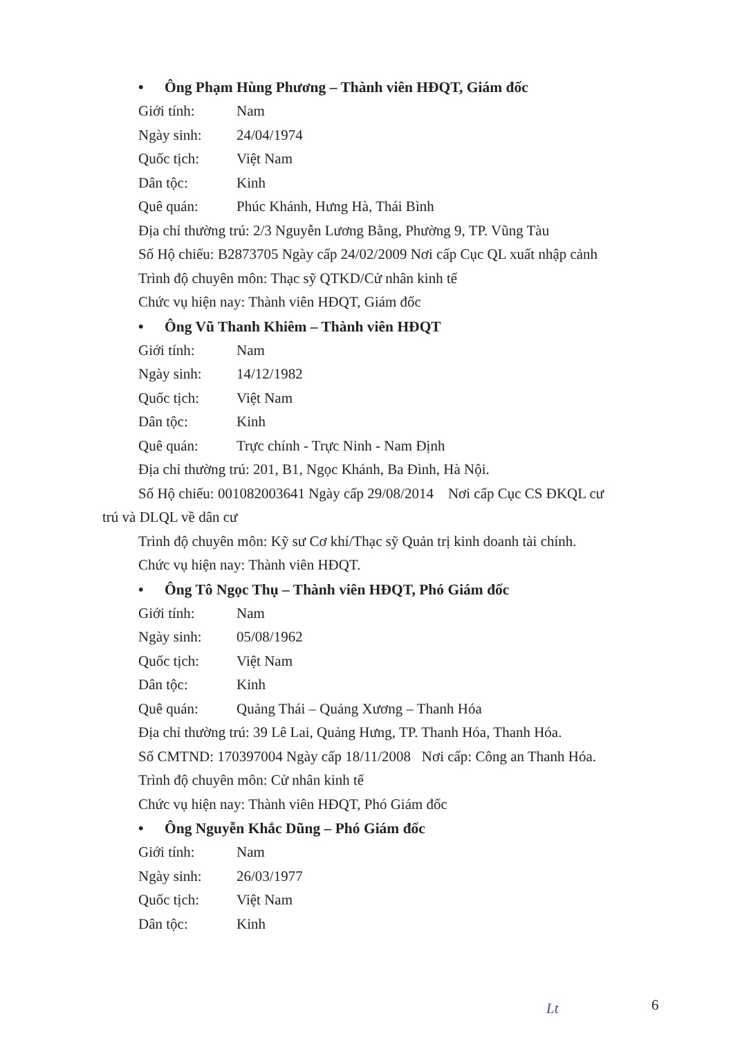• Ông Phạm Hùng Phương – Thành viên HĐQT, Giám đốc
Giới tính: Nam
Ngày sinh: 24/04/1974
Quốc tịch: Việt Nam
Dân tộc: Kinh
Quê quán: Phúc Khánh, Hưng Hà, Thái Bình
Địa chỉ thường trú: 2/3 Nguyễn Lương Bằng, Phường 9, TP. Vũng Tàu
Số Hộ chiếu: B2873705 Ngày cấp 24/02/2009 Nơi cấp Cục QL xuất nhập cảnh
Trình độ chuyên môn: Thạc sỹ QTKD/Cử nhân kinh tế
Chức vụ hiện nay: Thành viên HĐQT, Giám đốc
• Ông Vũ Thanh Khiêm – Thành viên HĐQT
Giới tính: Nam
Ngày sinh: 14/12/1982
Quốc tịch: Việt Nam
Dân tộc: Kinh
Quê quán: Trực chính - Trực Ninh - Nam Định
Địa chỉ thường trú: 201, B1, Ngọc Khánh, Ba Đình, Hà Nội.
Số Hộ chiếu: 001082003641 Ngày cấp 29/08/2014 Nơi cấp Cục CS ĐKQL cư
trú và DLQL về dân cư
Trình độ chuyên môn: Kỹ sư Cơ khí/Thạc sỹ Quản trị kinh doanh tài chính.
Chức vụ hiện nay: Thành viên HĐQT.
• Ông Tô Ngọc Thụ – Thành viên HĐQT, Phó Giám đốc
Giới tính: Nam
Ngày sinh: 05/08/1962
Quốc tịch: Việt Nam
Dân tộc: Kinh
Quê quán: Quảng Thái – Quảng Xương – Thanh Hóa
Địa chỉ thường trú: 39 Lê Lai, Quảng Hưng, TP. Thanh Hóa, Thanh Hóa.
Số CMTND: 170397004 Ngày cấp 18/11/2008 Nơi cấp: Công an Thanh Hóa.
Trình độ chuyên môn: Cử nhân kinh tế
Chức vụ hiện nay: Thành viên HĐQT, Phó Giám đốc
• Ông Nguyễn Khắc Dũng – Phó Giám đốc
Giới tính: Nam
Ngày sinh: 26/03/1977
Quốc tịch: Việt Nam
Dân tộc: Kinh
Lt 6